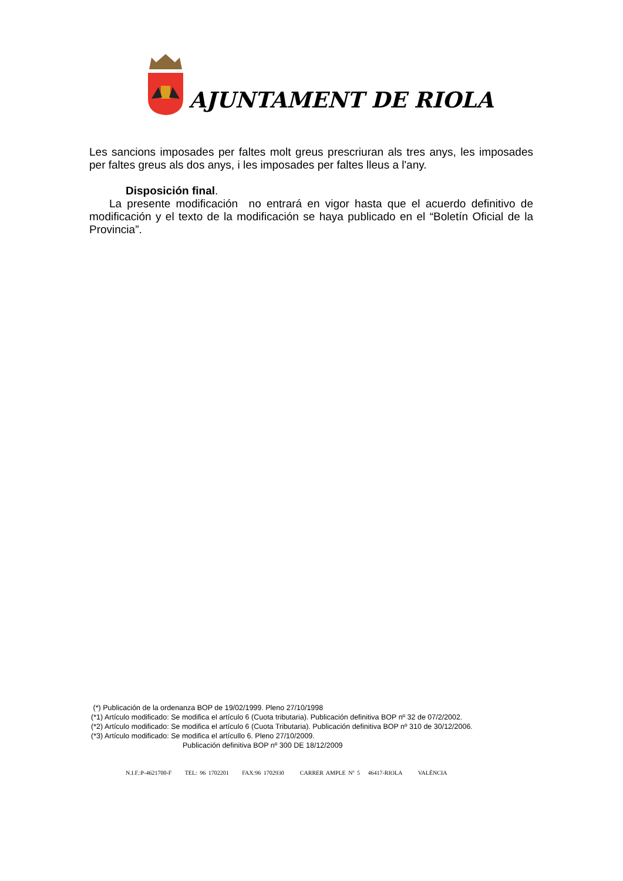AJUNTAMENT DE RIOLA
Les sancions imposades per faltes molt greus prescriuran als tres anys, les imposades per faltes greus als dos anys, i les imposades per faltes lleus a l'any.
Disposición final.
La presente modificación no entrará en vigor hasta que el acuerdo definitivo de modificación y el texto de la modificación se haya publicado en el “Boletín Oficial de la Provincia”.
(*) Publicación de la ordenanza BOP de 19/02/1999. Pleno 27/10/1998
(*1) Artículo modificado: Se modifica el artículo 6 (Cuota tributaria). Publicación definitiva BOP nº 32 de 07/2/2002.
(*2) Artículo modificado: Se modifica el artículo 6 (Cuota Tributaria). Publicación definitiva BOP nº 310 de 30/12/2006.
(*3) Artículo modificado: Se modifica el artícullo 6. Pleno 27/10/2009.
Publicación definitiva BOP nº 300 DE 18/12/2009
N.I.F.:P-4621700-F TEL: 96 1702201 FAX:96 1702930 CARRER AMPLE Nº 5 46417-RIOLA VALÈNCIA